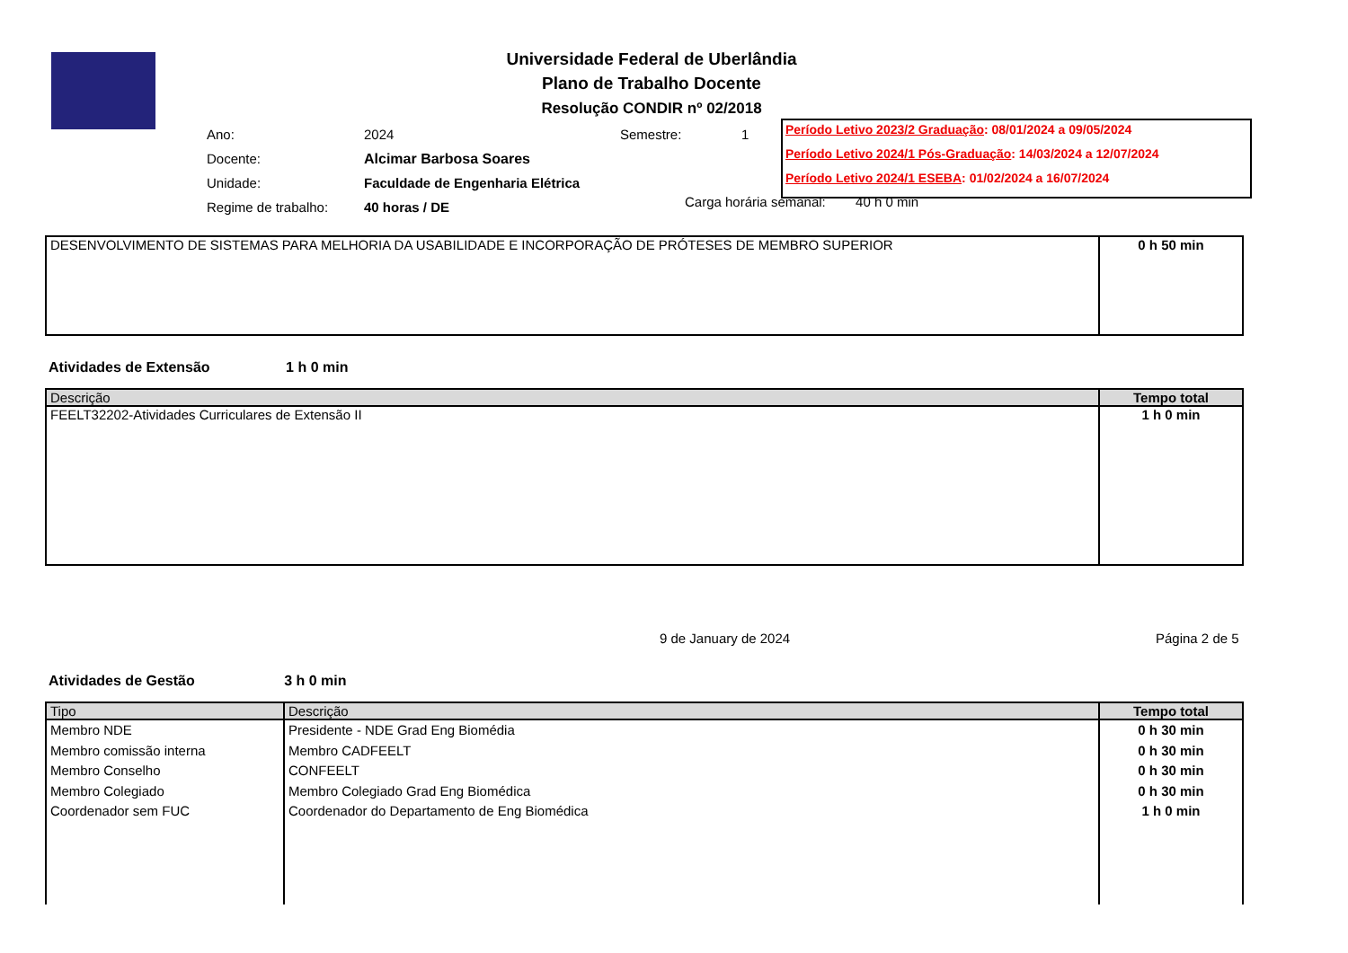Universidade Federal de Uberlândia
Plano de Trabalho Docente
Resolução CONDIR nº 02/2018
| Ano: | 2024 | Semestre: | 1 |
| Docente: | Alcimar Barbosa Soares | | |
| Unidade: | Faculdade de Engenharia Elétrica | | |
| Regime de trabalho: | 40 horas / DE | | |
Carga horária semanal: 40 h 0 min
Período Letivo 2023/2 Graduação: 08/01/2024 a 09/05/2024
Período Letivo 2024/1 Pós-Graduação: 14/03/2024 a 12/07/2024
Período Letivo 2024/1 ESEBA: 01/02/2024 a 16/07/2024
| DESENVOLVIMENTO DE SISTEMAS PARA MELHORIA DA USABILIDADE E INCORPORAÇÃO DE PRÓTESES DE MEMBRO SUPERIOR | 0 h 50 min |
Atividades de Extensão 1 h 0 min
| Descrição | Tempo total |
| --- | --- |
| FEELT32202-Atividades Curriculares de Extensão II | 1 h 0 min |
9 de January de 2024 Página 2 de 5
Atividades de Gestão 3 h 0 min
| Tipo | Descrição | Tempo total |
| --- | --- | --- |
| Membro NDE Membro comissão interna Membro Conselho Membro Colegiado Coordenador sem FUC | Presidente - NDE Grad Eng Biomédia Membro CADFEELT CONFEELT Membro Colegiado Grad Eng Biomédica Coordenador do Departamento de Eng Biomédica | 0 h 30 min 0 h 30 min 0 h 30 min 0 h 30 min 1 h 0 min |